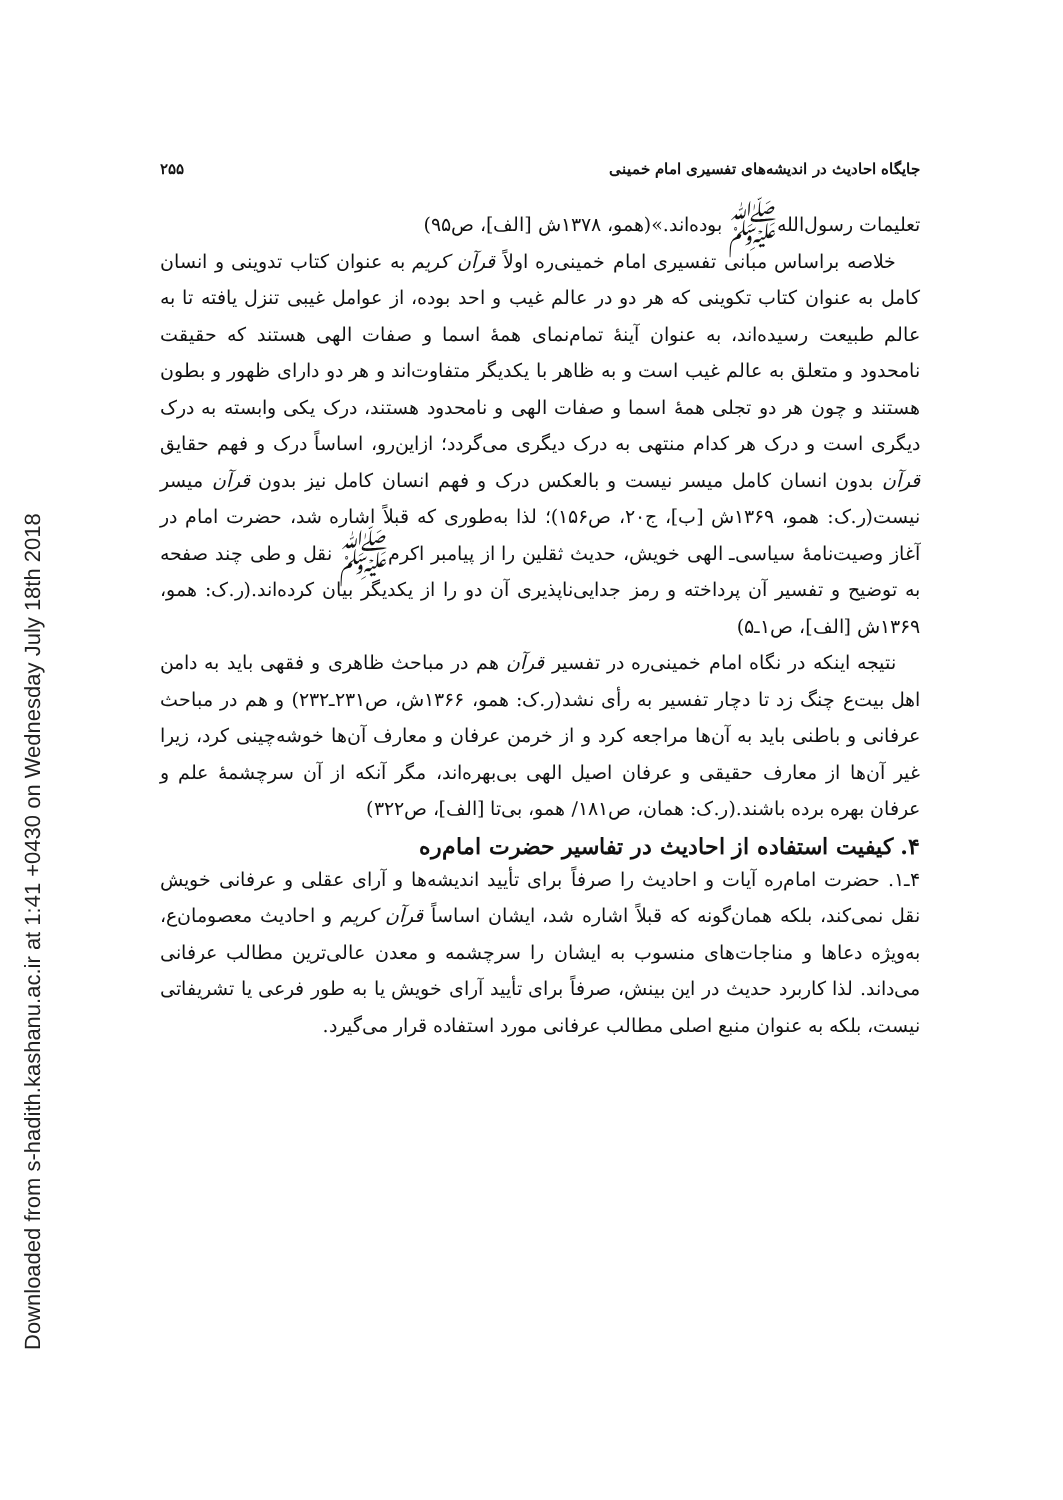Downloaded from s-hadith.kashanu.ac.ir at 1:41 +0430 on Wednesday July 18th 2018
جایگاه احادیث در اندیشه‌های تفسیری امام خمینی ۲۵۵
تعلیمات رسول‌الله‌ﷺ بوده‌اند.»(همو، ۱۳۷۸ش [الف]، ص۹۵)
خلاصه براساس مبانی تفسیری امام خمینی‌ره اولاً قرآن کریم به عنوان کتاب تدوینی و انسان کامل به عنوان کتاب تکوینی که هر دو در عالم غیب و احد بوده، از عوامل غیبی تنزل یافته تا به عالم طبیعت رسیده‌اند، به عنوان آینهٔ تمام‌نمای همهٔ اسما و صفات الهی هستند که حقیقت نامحدود و متعلق به عالم غیب است و به ظاهر با یکدیگر متفاوت‌اند و هر دو دارای ظهور و بطون هستند و چون هر دو تجلی همهٔ اسما و صفات الهی و نامحدود هستند، درک یکی وابسته به درک دیگری است و درک هر کدام منتهی به درک دیگری می‌گردد؛ ازاین‌رو، اساساً درک و فهم حقایق قرآن بدون انسان کامل میسر نیست و بالعکس درک و فهم انسان کامل نیز بدون قرآن میسر نیست(ر.ک: همو، ۱۳۶۹ش [ب]، ج۲۰، ص۱۵۶)؛ لذا به‌طوری که قبلاً اشاره شد، حضرت امام در آغاز وصیت‌نامهٔ سیاسی‌ـ الهی خویش، حدیث ثقلین را از پیامبر اکرم‌ﷺ نقل و طی چند صفحه به توضیح و تفسیر آن پرداخته و رمز جدایی‌ناپذیری آن دو را از یکدیگر بیان کرده‌اند.(ر.ک: همو، ۱۳۶۹ش [الف]، ص۱ـ۵)
نتیجه اینکه در نگاه امام خمینی‌ره در تفسیر قرآن هم در مباحث ظاهری و فقهی باید به دامن اهل بیت‌ع چنگ زد تا دچار تفسیر به رأی نشد(ر.ک: همو، ۱۳۶۶ش، ص۲۳۱ـ۲۳۲) و هم در مباحث عرفانی و باطنی باید به آن‌ها مراجعه کرد و از خرمن عرفان و معارف آن‌ها خوشه‌چینی کرد، زیرا غیر آن‌ها از معارف حقیقی و عرفان اصیل الهی بی‌بهره‌اند، مگر آنکه از آن سرچشمهٔ علم و عرفان بهره برده باشند.(ر.ک: همان، ص۱۸۱/ همو، بی‌تا [الف]، ص۳۲۲)
۴. کیفیت استفاده از احادیث در تفاسیر حضرت امام‌ره
۴ـ۱. حضرت امام‌ره آیات و احادیث را صرفاً برای تأیید اندیشه‌ها و آرای عقلی و عرفانی خویش نقل نمی‌کند، بلکه همان‌گونه که قبلاً اشاره شد، ایشان اساساً قرآن کریم و احادیث معصومان‌ع، به‌ویژه دعاها و مناجات‌های منسوب به ایشان را سرچشمه و معدن عالی‌ترین مطالب عرفانی می‌داند. لذا کاربرد حدیث در این بینش، صرفاً برای تأیید آرای خویش یا به طور فرعی یا تشریفاتی نیست، بلکه به عنوان منبع اصلی مطالب عرفانی مورد استفاده قرار می‌گیرد.